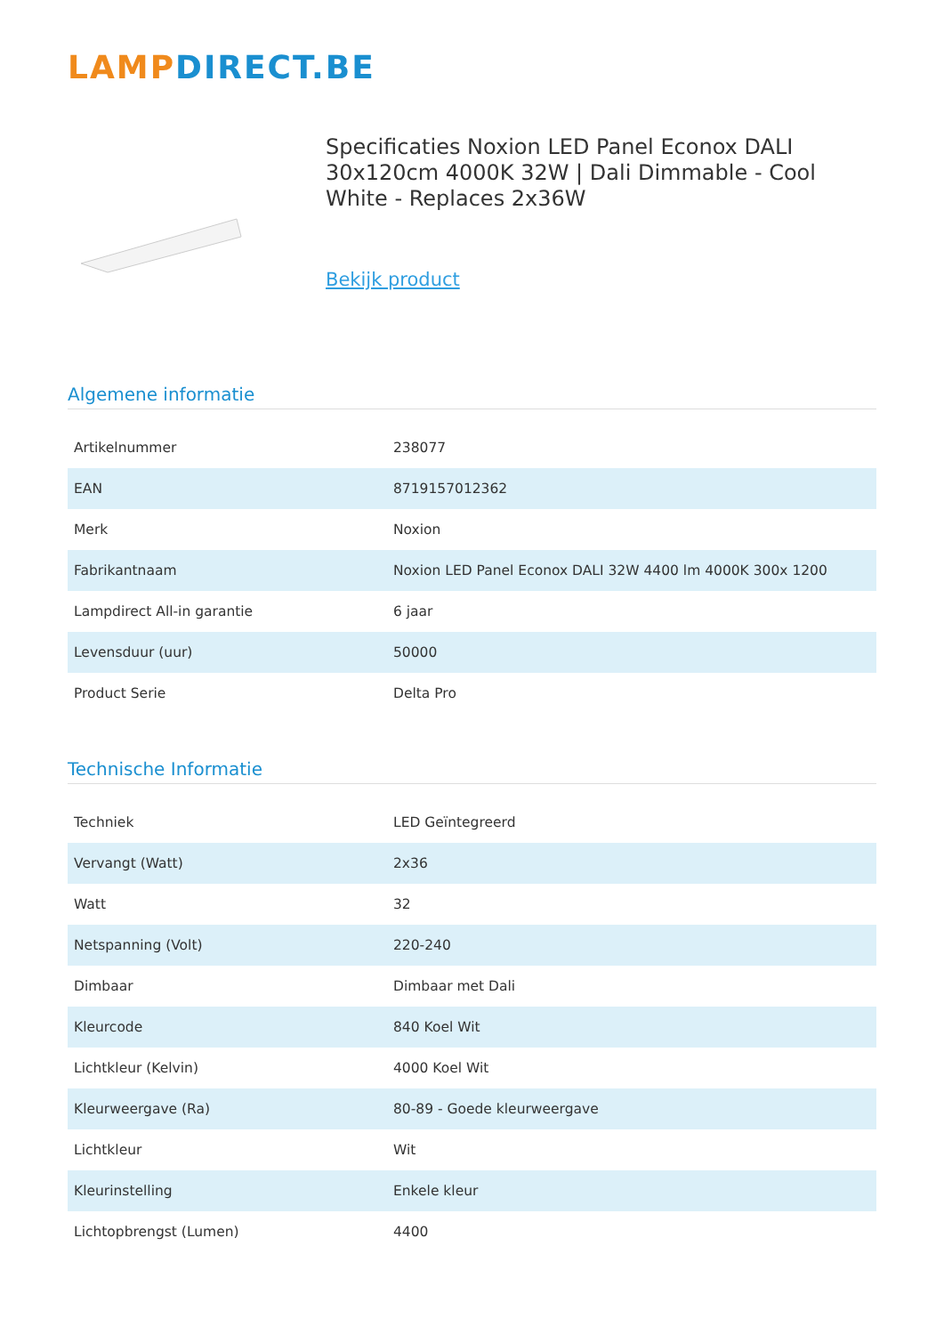LAMP DIRECT.BE
Specificaties Noxion LED Panel Econox DALI 30x120cm 4000K 32W | Dali Dimmable - Cool White - Replaces 2x36W
Bekijk product
Algemene informatie
| Artikelnummer | 238077 |
| EAN | 8719157012362 |
| Merk | Noxion |
| Fabrikantnaam | Noxion LED Panel Econox DALI 32W 4400 lm 4000K 300x 1200 |
| Lampdirect All-in garantie | 6 jaar |
| Levensduur (uur) | 50000 |
| Product Serie | Delta Pro |
Technische Informatie
| Techniek | LED Geïntegreerd |
| Vervangt (Watt) | 2x36 |
| Watt | 32 |
| Netspanning (Volt) | 220-240 |
| Dimbaar | Dimbaar met Dali |
| Kleurcode | 840 Koel Wit |
| Lichtkleur (Kelvin) | 4000 Koel Wit |
| Kleurweergave (Ra) | 80-89 - Goede kleurweergave |
| Lichtkleur | Wit |
| Kleurinstelling | Enkele kleur |
| Lichtopbrengst (Lumen) | 4400 |